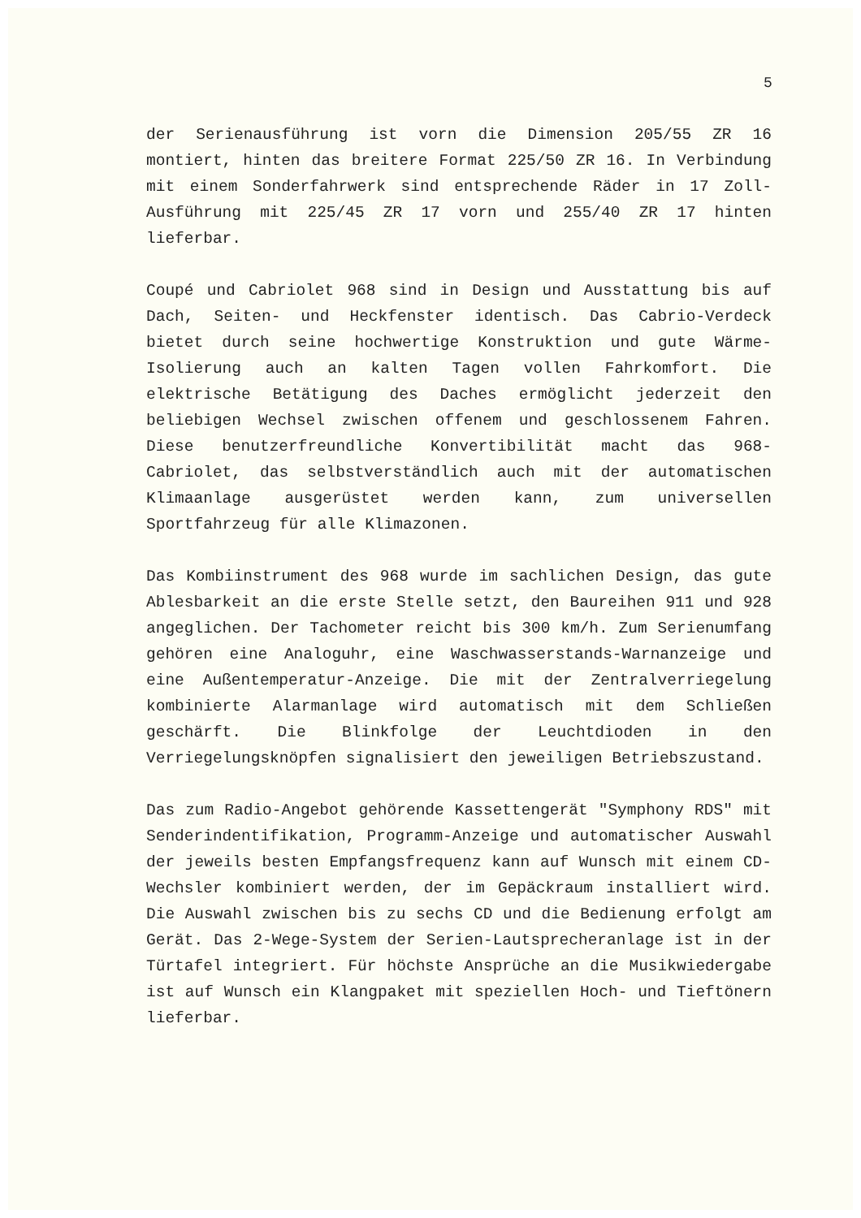5
der Serienausführung ist vorn die Dimension 205/55 ZR 16 montiert, hinten das breitere Format 225/50 ZR 16. In Verbindung mit einem Sonderfahrwerk sind entsprechende Räder in 17 Zoll-Ausführung mit 225/45 ZR 17 vorn und 255/40 ZR 17 hinten lieferbar.
Coupé und Cabriolet 968 sind in Design und Ausstattung bis auf Dach, Seiten- und Heckfenster identisch. Das Cabrio-Verdeck bietet durch seine hochwertige Konstruktion und gute Wärme-Isolierung auch an kalten Tagen vollen Fahrkomfort. Die elektrische Betätigung des Daches ermöglicht jederzeit den beliebigen Wechsel zwischen offenem und geschlossenem Fahren. Diese benutzerfreundliche Konvertibilität macht das 968-Cabriolet, das selbstverständlich auch mit der automatischen Klimaanlage ausgerüstet werden kann, zum universellen Sportfahrzeug für alle Klimazonen.
Das Kombiinstrument des 968 wurde im sachlichen Design, das gute Ablesbarkeit an die erste Stelle setzt, den Baureihen 911 und 928 angeglichen. Der Tachometer reicht bis 300 km/h. Zum Serienumfang gehören eine Analoguhr, eine Waschwasserstands-Warnanzeige und eine Außentemperatur-Anzeige. Die mit der Zentralverriegelung kombinierte Alarmanlage wird automatisch mit dem Schließen geschärft. Die Blinkfolge der Leuchtdioden in den Verriegelungsknöpfen signalisiert den jeweiligen Betriebszustand.
Das zum Radio-Angebot gehörende Kassettengerät "Symphony RDS" mit Senderindentifikation, Programm-Anzeige und automatischer Auswahl der jeweils besten Empfangsfrequenz kann auf Wunsch mit einem CD-Wechsler kombiniert werden, der im Gepäckraum installiert wird. Die Auswahl zwischen bis zu sechs CD und die Bedienung erfolgt am Gerät. Das 2-Wege-System der Serien-Lautsprecheranlage ist in der Türtafel integriert. Für höchste Ansprüche an die Musikwiedergabe ist auf Wunsch ein Klangpaket mit speziellen Hoch- und Tieftönern lieferbar.